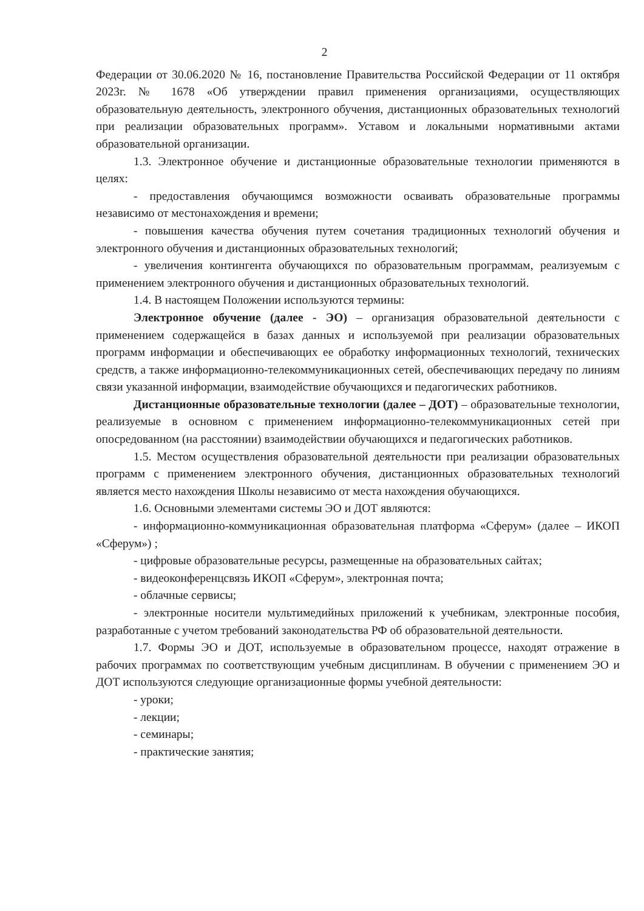2
Федерации от 30.06.2020 № 16, постановление Правительства Российской Федерации от 11 октября 2023г. № 1678 «Об утверждении правил применения организациями, осуществляющих образовательную деятельность, электронного обучения, дистанционных образовательных технологий при реализации образовательных программ». Уставом и локальными нормативными актами образовательной организации.
1.3. Электронное обучение и дистанционные образовательные технологии применяются в целях:
- предоставления обучающимся возможности осваивать образовательные программы независимо от местонахождения и времени;
- повышения качества обучения путем сочетания традиционных технологий обучения и электронного обучения и дистанционных образовательных технологий;
- увеличения контингента обучающихся по образовательным программам, реализуемым с применением электронного обучения и дистанционных образовательных технологий.
1.4. В настоящем Положении используются термины:
Электронное обучение (далее - ЭО) – организация образовательной деятельности с применением содержащейся в базах данных и используемой при реализации образовательных программ информации и обеспечивающих ее обработку информационных технологий, технических средств, а также информационно-телекоммуникационных сетей, обеспечивающих передачу по линиям связи указанной информации, взаимодействие обучающихся и педагогических работников.
Дистанционные образовательные технологии (далее – ДОТ) – образовательные технологии, реализуемые в основном с применением информационно-телекоммуникационных сетей при опосредованном (на расстоянии) взаимодействии обучающихся и педагогических работников.
1.5. Местом осуществления образовательной деятельности при реализации образовательных программ с применением электронного обучения, дистанционных образовательных технологий является место нахождения Школы независимо от места нахождения обучающихся.
1.6. Основными элементами системы ЭО и ДОТ являются:
- информационно-коммуникационная образовательная платформа «Сферум» (далее – ИКОП «Сферум») ;
- цифровые образовательные ресурсы, размещенные на образовательных сайтах;
- видеоконференцсвязь ИКОП «Сферум», электронная почта;
- облачные сервисы;
- электронные носители мультимедийных приложений к учебникам, электронные пособия, разработанные с учетом требований законодательства РФ об образовательной деятельности.
1.7. Формы ЭО и ДОТ, используемые в образовательном процессе, находят отражение в рабочих программах по соответствующим учебным дисциплинам. В обучении с применением ЭО и ДОТ используются следующие организационные формы учебной деятельности:
- уроки;
- лекции;
- семинары;
- практические занятия;